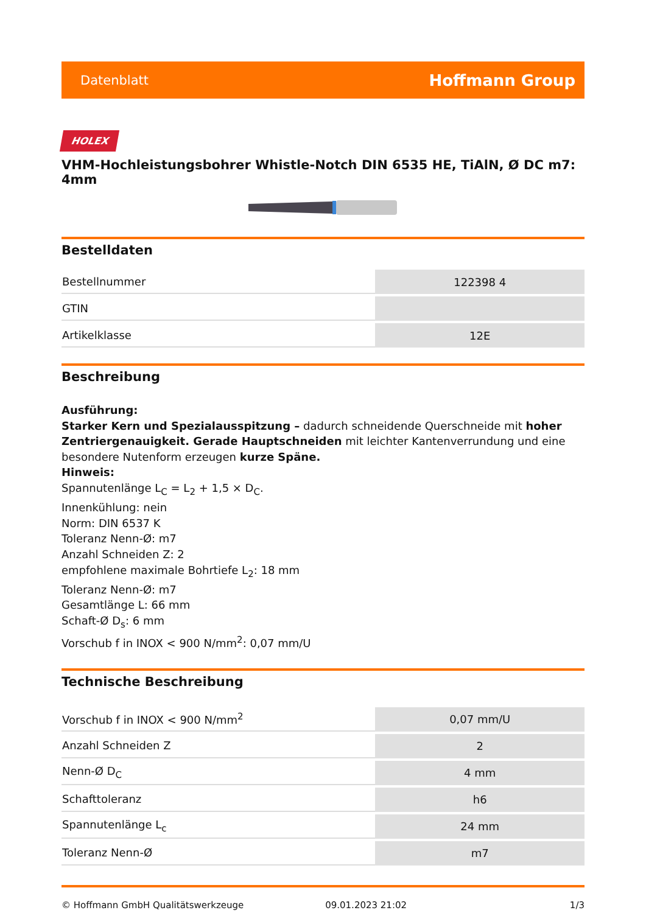Datenblatt Hoffmann Group
HOLEX
VHM-Hochleistungsbohrer Whistle-Notch DIN 6535 HE, TiAlN, Ø DC m7: 4mm
Bestelldaten
| Bestellnummer | 122398 4 |
| GTIN | |
| Artikelklasse | 12E |
Beschreibung
Ausführung:
Starker Kern und Spezialausspitzung – dadurch schneidende Querschneide mit hoher Zentriergenauigkeit. Gerade Hauptschneiden mit leichter Kantenverrundung und eine besondere Nutenform erzeugen kurze Späne.
Hinweis:
Spannutenlänge L<sub>C</sub> = L<sub>2</sub> + 1,5 × D<sub>C</sub>.
Innenkühlung: nein
Norm: DIN 6537 K
Toleranz Nenn-Ø: m7
Anzahl Schneiden Z: 2
empfohlene maximale Bohrtiefe L<sub>2</sub>: 18 mm
Toleranz Nenn-Ø: m7
Gesamtlänge L: 66 mm
Schaft-Ø D<sub>s</sub>: 6 mm
Vorschub f in INOX < 900 N/mm<sup>2</sup>: 0,07 mm/U
Technische Beschreibung
| Vorschub f in INOX < 900 N/mm<sup>2</sup> | 0,07 mm/U |
| Anzahl Schneiden Z | 2 |
| Nenn-Ø D<sub>C</sub> | 4 mm |
| Schafttoleranz | h6 |
| Spannutenlänge L<sub>c</sub> | 24 mm |
| Toleranz Nenn-Ø | m7 |
© Hoffmann GmbH Qualitätswerkzeuge 09.01.2023 21:02 1/3